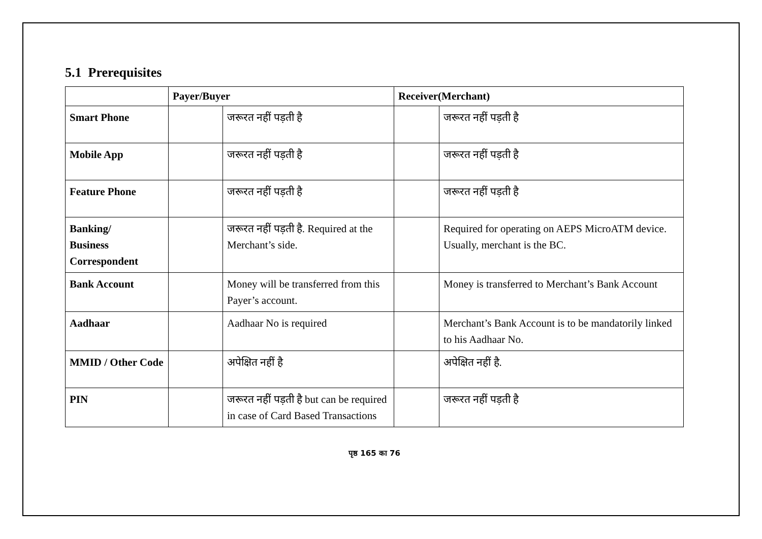5.1 Prerequisites
| | Payer/Buyer | | Receiver(Merchant) | |
| --- | --- | --- | --- | --- |
| Smart Phone | | जरूरत नहीं पड़ती है | | जरूरत नहीं पड़ती है |
| Mobile App | | जरूरत नहीं पड़ती है | | जरूरत नहीं पड़ती है |
| Feature Phone | | जरूरत नहीं पड़ती है | | जरूरत नहीं पड़ती है |
| Banking/ Business Correspondent | | जरूरत नहीं पड़ती है. Required at the Merchant’s side. | | Required for operating on AEPS MicroATM device. Usually, merchant is the BC. |
| Bank Account | | Money will be transferred from this Payer’s account. | | Money is transferred to Merchant’s Bank Account |
| Aadhaar | | Aadhaar No is required | | Merchant’s Bank Account is to be mandatorily linked to his Aadhaar No. |
| MMID / Other Code | | अपेक्षित नहीं है | | अपेक्षित नहीं है. |
| PIN | | जरूरत नहीं पड़ती है but can be required in case of Card Based Transactions | | जरूरत नहीं पड़ती है |
पृष्ठ 165 का 76